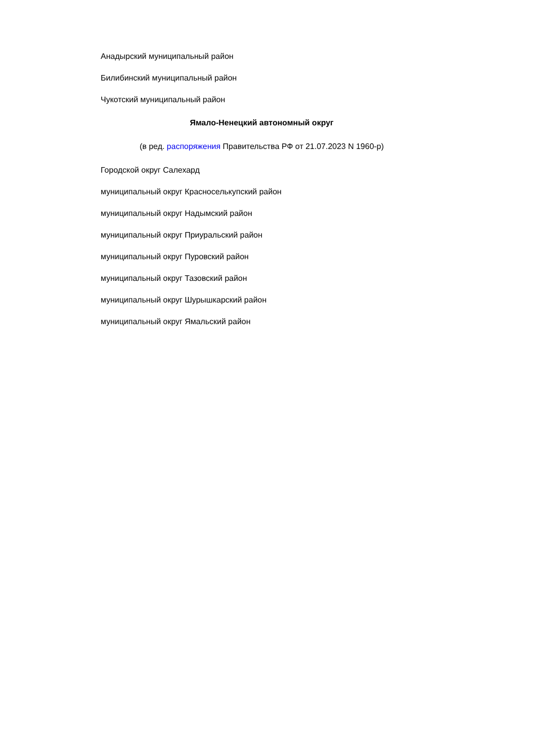Анадырский муниципальный район
Билибинский муниципальный район
Чукотский муниципальный район
Ямало-Ненецкий автономный округ
(в ред. распоряжения Правительства РФ от 21.07.2023 N 1960-р)
Городской округ Салехард
муниципальный округ Красноселькупский район
муниципальный округ Надымский район
муниципальный округ Приуральский район
муниципальный округ Пуровский район
муниципальный округ Тазовский район
муниципальный округ Шурышкарский район
муниципальный округ Ямальский район